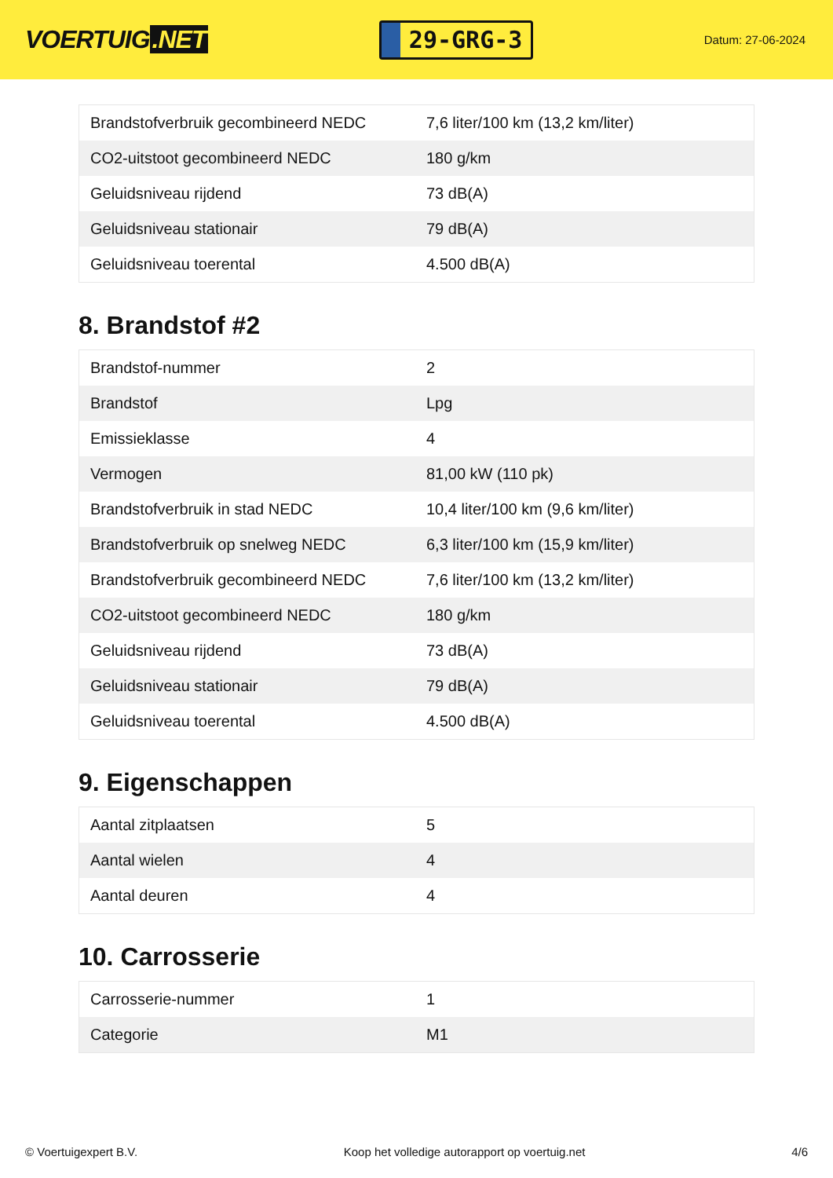VOERTUIG.NET
29-GRG-3
Datum: 27-06-2024
| Brandstofverbruik gecombineerd NEDC | 7,6 liter/100 km (13,2 km/liter) |
| CO2-uitstoot gecombineerd NEDC | 180 g/km |
| Geluidsniveau rijdend | 73 dB(A) |
| Geluidsniveau stationair | 79 dB(A) |
| Geluidsniveau toerental | 4.500 dB(A) |
8. Brandstof #2
| Brandstof-nummer | 2 |
| Brandstof | Lpg |
| Emissieklasse | 4 |
| Vermogen | 81,00 kW (110 pk) |
| Brandstofverbruik in stad NEDC | 10,4 liter/100 km (9,6 km/liter) |
| Brandstofverbruik op snelweg NEDC | 6,3 liter/100 km (15,9 km/liter) |
| Brandstofverbruik gecombineerd NEDC | 7,6 liter/100 km (13,2 km/liter) |
| CO2-uitstoot gecombineerd NEDC | 180 g/km |
| Geluidsniveau rijdend | 73 dB(A) |
| Geluidsniveau stationair | 79 dB(A) |
| Geluidsniveau toerental | 4.500 dB(A) |
9. Eigenschappen
| Aantal zitplaatsen | 5 |
| Aantal wielen | 4 |
| Aantal deuren | 4 |
10. Carrosserie
| Carrosserie-nummer | 1 |
| Categorie | M1 |
© Voertuigexpert B.V. Koop het volledige autorapport op voertuig.net 4/6